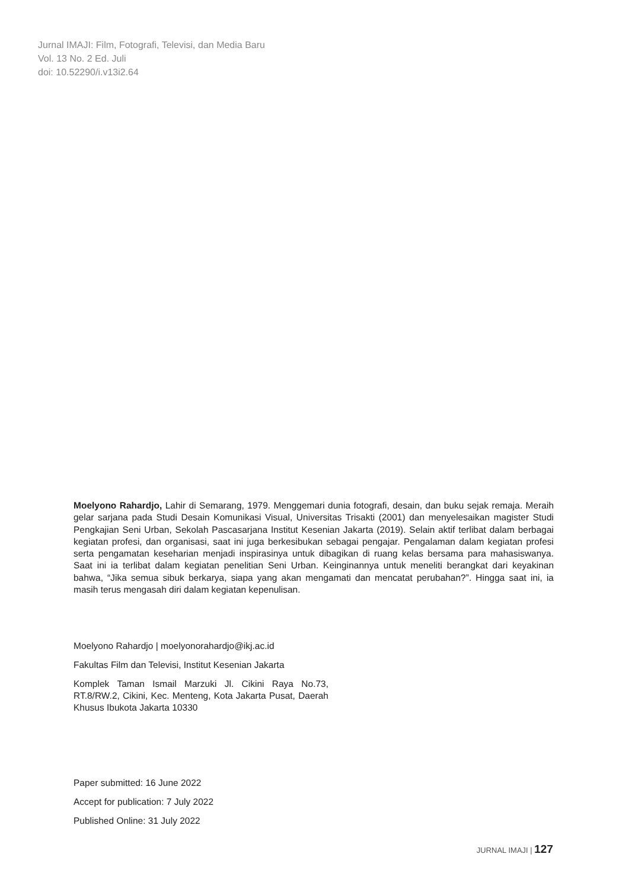Jurnal IMAJI: Film, Fotografi, Televisi, dan Media Baru
Vol. 13 No. 2 Ed. Juli
doi: 10.52290/i.v13i2.64
Moelyono Rahardjo, Lahir di Semarang, 1979. Menggemari dunia fotografi, desain, dan buku sejak remaja. Meraih gelar sarjana pada Studi Desain Komunikasi Visual, Universitas Trisakti (2001) dan menyelesaikan magister Studi Pengkajian Seni Urban, Sekolah Pascasarjana Institut Kesenian Jakarta (2019). Selain aktif terlibat dalam berbagai kegiatan profesi, dan organisasi, saat ini juga berkesibukan sebagai pengajar. Pengalaman dalam kegiatan profesi serta pengamatan keseharian menjadi inspirasinya untuk dibagikan di ruang kelas bersama para mahasiswanya. Saat ini ia terlibat dalam kegiatan penelitian Seni Urban. Keinginannya untuk meneliti berangkat dari keyakinan bahwa, “Jika semua sibuk berkarya, siapa yang akan mengamati dan mencatat perubahan?”. Hingga saat ini, ia masih terus mengasah diri dalam kegiatan kepenulisan.
Moelyono Rahardjo | moelyonorahardjo@ikj.ac.id
Fakultas Film dan Televisi, Institut Kesenian Jakarta
Komplek Taman Ismail Marzuki Jl. Cikini Raya No.73, RT.8/RW.2, Cikini, Kec. Menteng, Kota Jakarta Pusat, Daerah Khusus Ibukota Jakarta 10330
Paper submitted: 16 June 2022
Accept for publication: 7 July 2022
Published Online: 31 July 2022
JURNAL IMAJI | 127